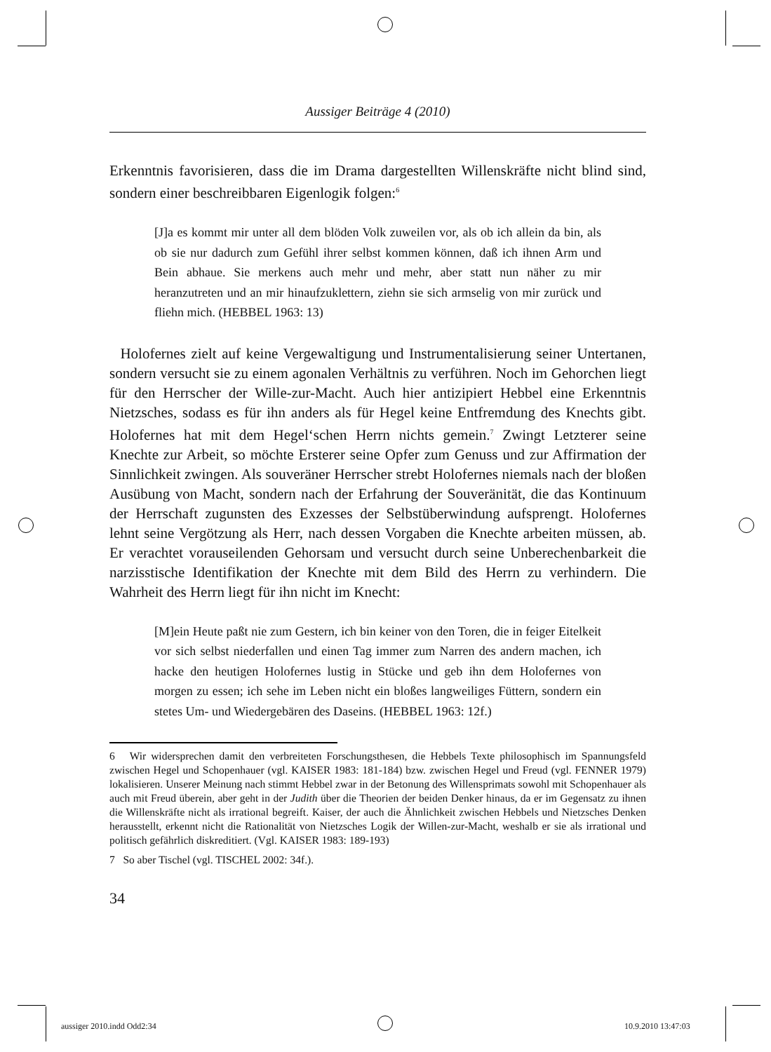aussiger 2010.indd Odd2:34 10.9.2010 13:47:03
Aussiger Beiträge 4 (2010)
Erkenntnis favorisieren, dass die im Drama dargestellten Willenskräfte nicht blind sind, sondern einer beschreibbaren Eigenlogik folgen:<sup>6</sup>
[J]a es kommt mir unter all dem blöden Volk zuweilen vor, als ob ich allein da bin, als ob sie nur dadurch zum Gefühl ihrer selbst kommen können, daß ich ihnen Arm und Bein abhaue. Sie merkens auch mehr und mehr, aber statt nun näher zu mir heranzutreten und an mir hinaufzuklettern, ziehn sie sich armselig von mir zurück und fliehn mich. (HEBBEL 1963: 13)
Holofernes zielt auf keine Vergewaltigung und Instrumentalisierung seiner Untertanen, sondern versucht sie zu einem agonalen Verhältnis zu verführen. Noch im Gehorchen liegt für den Herrscher der Wille-zur-Macht. Auch hier antizipiert Hebbel eine Erkenntnis Nietzsches, sodass es für ihn anders als für Hegel keine Entfremdung des Knechts gibt. Holofernes hat mit dem Hegel‘schen Herrn nichts gemein.<sup>7</sup> Zwingt Letzterer seine Knechte zur Arbeit, so möchte Ersterer seine Opfer zum Genuss und zur Affirmation der Sinnlichkeit zwingen. Als souveräner Herrscher strebt Holofernes niemals nach der bloßen Ausübung von Macht, sondern nach der Erfahrung der Souveränität, die das Kontinuum der Herrschaft zugunsten des Exzesses der Selbstüberwindung aufsprengt. Holofernes lehnt seine Vergötzung als Herr, nach dessen Vorgaben die Knechte arbeiten müssen, ab. Er verachtet vorauseilenden Gehorsam und versucht durch seine Unberechenbarkeit die narzisstische Identifikation der Knechte mit dem Bild des Herrn zu verhindern. Die Wahrheit des Herrn liegt für ihn nicht im Knecht:
[M]ein Heute paßt nie zum Gestern, ich bin keiner von den Toren, die in feiger Eitelkeit vor sich selbst niederfallen und einen Tag immer zum Narren des andern machen, ich hacke den heutigen Holofernes lustig in Stücke und geb ihn dem Holofernes von morgen zu essen; ich sehe im Leben nicht ein bloßes langweiliges Füttern, sondern ein stetes Um- und Wiedergebären des Daseins. (HEBBEL 1963: 12f.)
6 Wir widersprechen damit den verbreiteten Forschungsthesen, die Hebbels Texte philosophisch im Spannungsfeld zwischen Hegel und Schopenhauer (vgl. KAISER 1983: 181-184) bzw. zwischen Hegel und Freud (vgl. FENNER 1979) lokalisieren. Unserer Meinung nach stimmt Hebbel zwar in der Betonung des Willensprimats sowohl mit Schopenhauer als auch mit Freud überein, aber geht in der Judith über die Theorien der beiden Denker hinaus, da er im Gegensatz zu ihnen die Willenskräfte nicht als irrational begreift. Kaiser, der auch die Ähnlichkeit zwischen Hebbels und Nietzsches Denken herausstellt, erkennt nicht die Rationalität von Nietzsches Logik der Willen-zur-Macht, weshalb er sie als irrational und politisch gefährlich diskreditiert. (Vgl. KAISER 1983: 189-193)
7 So aber Tischel (vgl. TISCHEL 2002: 34f.).
34